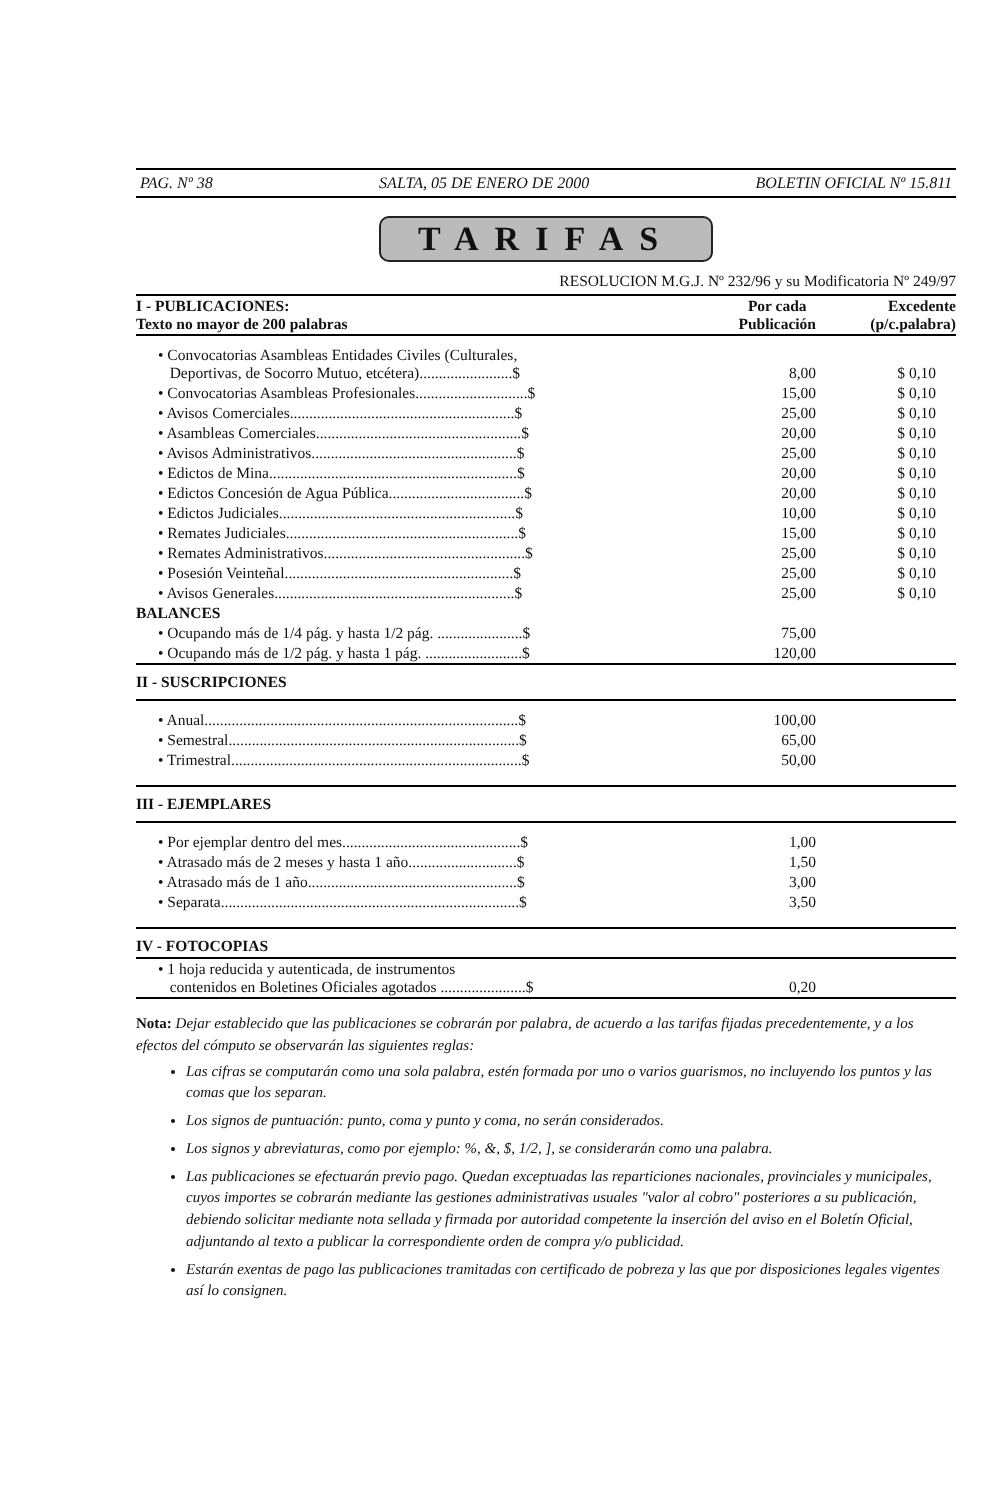PAG. Nº 38 SALTA, 05 DE ENERO DE 2000 BOLETIN OFICIAL Nº 15.811
TARIFAS
RESOLUCION M.G.J. Nº 232/96 y su Modificatoria Nº 249/97
| I - PUBLICACIONES: Texto no mayor de 200 palabras | Por cada Publicación | Excedente (p/c.palabra) |
| --- | --- | --- |
| • Convocatorias Asambleas Entidades Civiles (Culturales, Deportivas, de Socorro Mutuo, etcétera)........................$ | 8,00 | $ 0,10 |
| • Convocatorias Asambleas Profesionales.............................$ | 15,00 | $ 0,10 |
| • Avisos Comerciales..........................................................$ | 25,00 | $ 0,10 |
| • Asambleas Comerciales.....................................................$ | 20,00 | $ 0,10 |
| • Avisos Administrativos.....................................................$ | 25,00 | $ 0,10 |
| • Edictos de Mina................................................................$ | 20,00 | $ 0,10 |
| • Edictos Concesión de Agua Pública...................................$ | 20,00 | $ 0,10 |
| • Edictos Judiciales.............................................................$ | 10,00 | $ 0,10 |
| • Remates Judiciales............................................................$ | 15,00 | $ 0,10 |
| • Remates Administrativos....................................................$ | 25,00 | $ 0,10 |
| • Posesión Veinteñal...........................................................$ | 25,00 | $ 0,10 |
| • Avisos Generales..............................................................$ | 25,00 | $ 0,10 |
| BALANCES | | |
| • Ocupando más de 1/4 pág. y hasta 1/2 pág. ......................$ | 75,00 | |
| • Ocupando más de 1/2 pág. y hasta 1 pág. .........................$ | 120,00 | |
| II - SUSCRIPCIONES | | |
| • Anual.................................................................................$ | 100,00 | |
| • Semestral...........................................................................$ | 65,00 | |
| • Trimestral...........................................................................$ | 50,00 | |
| III - EJEMPLARES | | |
| • Por ejemplar dentro del mes..............................................$ | 1,00 | |
| • Atrasado más de 2 meses y hasta 1 año............................$ | 1,50 | |
| • Atrasado más de 1 año......................................................$ | 3,00 | |
| • Separata.............................................................................$ | 3,50 | |
| IV - FOTOCOPIAS | | |
| • 1 hoja reducida y autenticada, de instrumentos contenidos en Boletines Oficiales agotados ......................$ | 0,20 | |
Nota: Dejar establecido que las publicaciones se cobrarán por palabra, de acuerdo a las tarifas fijadas precedentemente, y a los efectos del cómputo se observarán las siguientes reglas:
Las cifras se computarán como una sola palabra, estén formada por uno o varios guarismos, no incluyendo los puntos y las comas que los separan.
Los signos de puntuación: punto, coma y punto y coma, no serán considerados.
Los signos y abreviaturas, como por ejemplo: %, &, $, 1/2, ], se considerarán como una palabra.
Las publicaciones se efectuarán previo pago. Quedan exceptuadas las reparticiones nacionales, provinciales y municipales, cuyos importes se cobrarán mediante las gestiones administrativas usuales "valor al cobro" posteriores a su publicación, debiendo solicitar mediante nota sellada y firmada por autoridad competente la inserción del aviso en el Boletín Oficial, adjuntando al texto a publicar la correspondiente orden de compra y/o publicidad.
Estarán exentas de pago las publicaciones tramitadas con certificado de pobreza y las que por disposiciones legales vigentes así lo consignen.